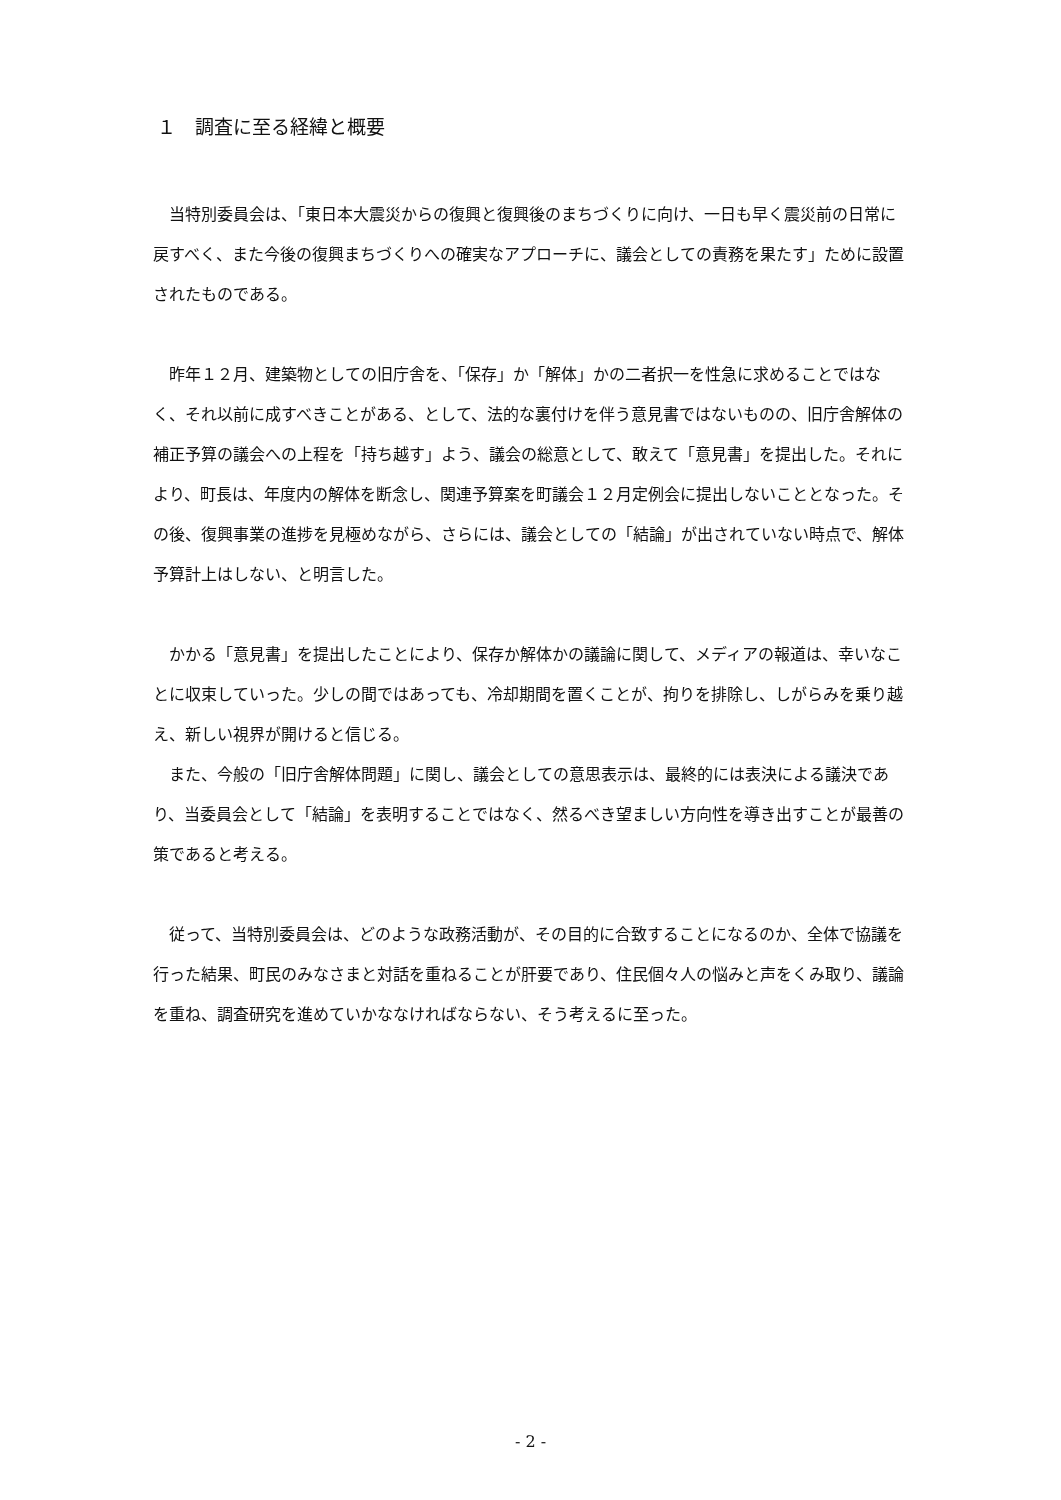１　調査に至る経緯と概要
当特別委員会は、「東日本大震災からの復興と復興後のまちづくりに向け、一日も早く震災前の日常に戻すべく、また今後の復興まちづくりへの確実なアプローチに、議会としての責務を果たす」ために設置されたものである。
昨年１２月、建築物としての旧庁舎を、「保存」か「解体」かの二者択一を性急に求めることではなく、それ以前に成すべきことがある、として、法的な裏付けを伴う意見書ではないものの、旧庁舎解体の補正予算の議会への上程を「持ち越す」よう、議会の総意として、敢えて「意見書」を提出した。それにより、町長は、年度内の解体を断念し、関連予算案を町議会１２月定例会に提出しないこととなった。その後、復興事業の進捗を見極めながら、さらには、議会としての「結論」が出されていない時点で、解体予算計上はしない、と明言した。
かかる「意見書」を提出したことにより、保存か解体かの議論に関して、メディアの報道は、幸いなことに収束していった。少しの間ではあっても、冷却期間を置くことが、拘りを排除し、しがらみを乗り越え、新しい視界が開けると信じる。
また、今般の「旧庁舎解体問題」に関し、議会としての意思表示は、最終的には表決による議決であり、当委員会として「結論」を表明することではなく、然るべき望ましい方向性を導き出すことが最善の策であると考える。
従って、当特別委員会は、どのような政務活動が、その目的に合致することになるのか、全体で協議を行った結果、町民のみなさまと対話を重ねることが肝要であり、住民個々人の悩みと声をくみ取り、議論を重ね、調査研究を進めていかななければならない、そう考えるに至った。
- 2 -